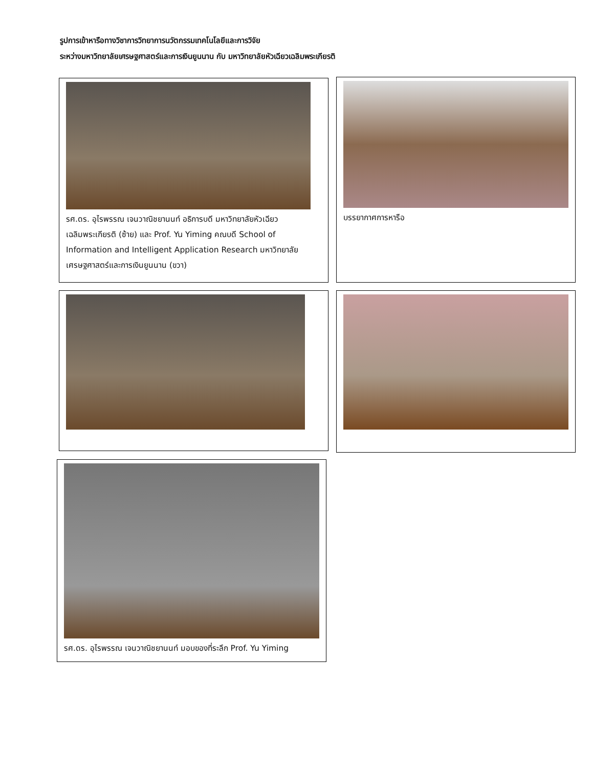รูปการเข้าหารือทางวิชาการวิทยาการนวัตกรรมเทคโนโลยีและการวิจัย
ระหว่างมหาวิทยาลัยเศรษฐศาสตร์และการเงินยูนนาน กับ มหาวิทยาลัยหัวเฉียวเฉลิมพระเกียรติ
รศ.ดร. อุไรพรรณ เจนวาณิชยานนท์ อธิการบดี มหาวิทยาลัยหัวเฉียวเฉลิมพระเกียรติ (ซ้าย) และ Prof. Yu Yiming คณบดี School of Information and Intelligent Application Research มหาวิทยาลัยเศรษฐศาสตร์และการเงินยูนนาน (ขวา)
บรรยากาศการหารือ
รศ.ดร. อุไรพรรณ เจนวาณิชยานนท์ มอบของที่ระลึก Prof. Yu Yiming